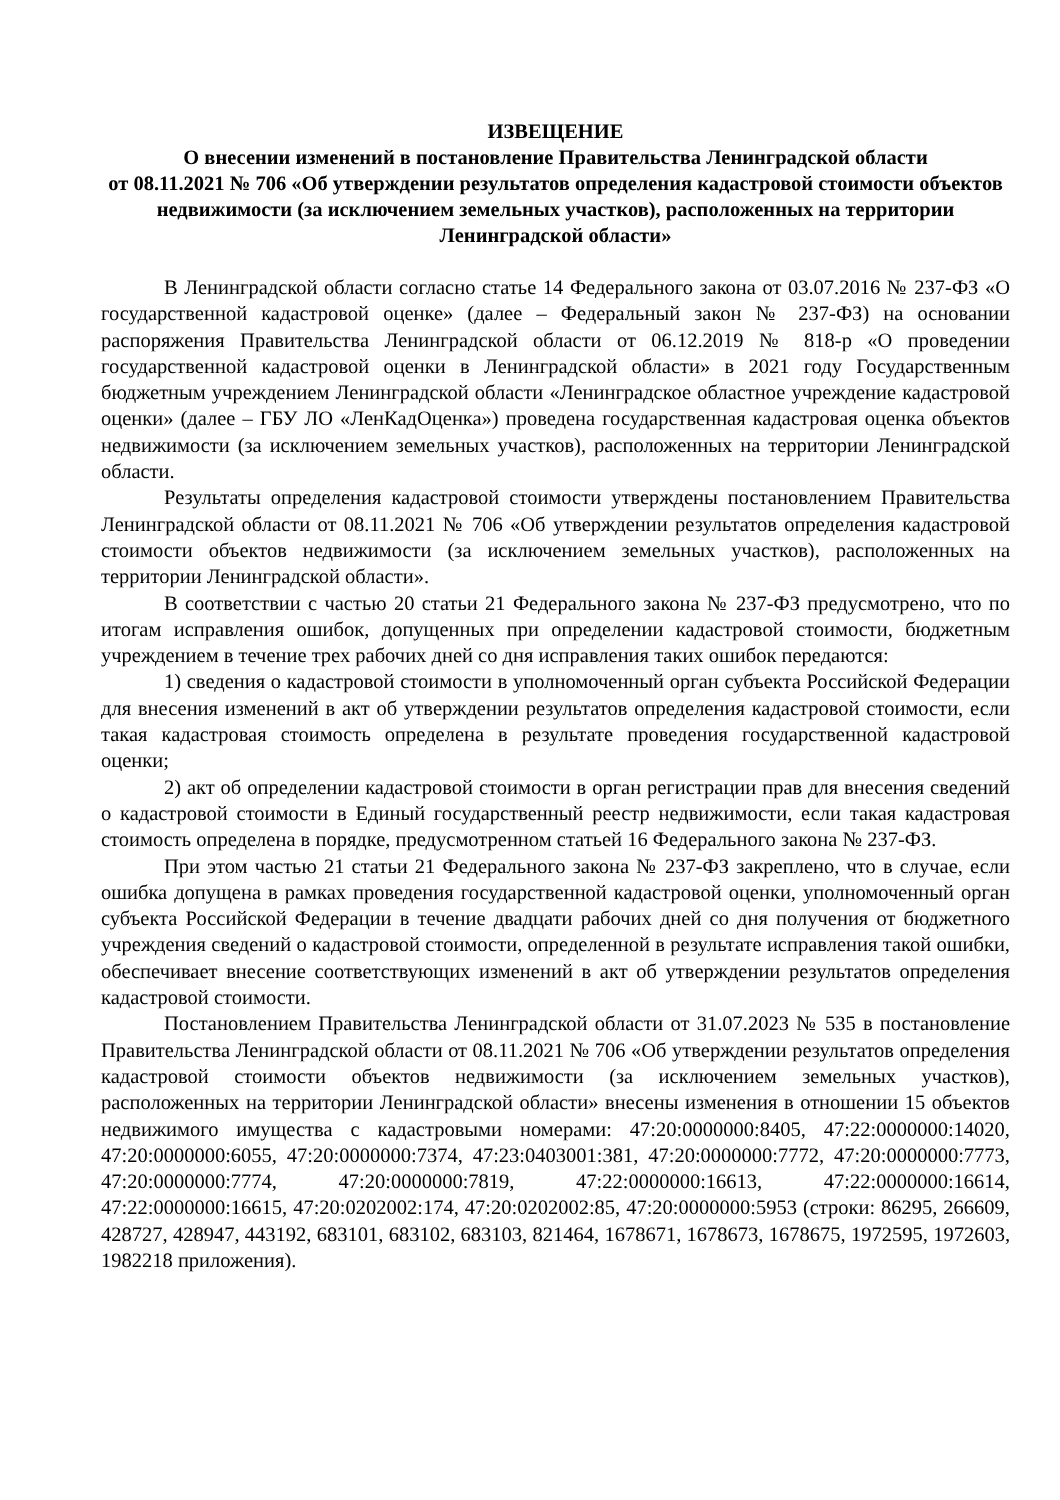ИЗВЕЩЕНИЕ
О внесении изменений в постановление Правительства Ленинградской области
от 08.11.2021 № 706 «Об утверждении результатов определения кадастровой стоимости объектов недвижимости (за исключением земельных участков), расположенных на территории Ленинградской области»
В Ленинградской области согласно статье 14 Федерального закона от 03.07.2016 № 237-ФЗ «О государственной кадастровой оценке» (далее – Федеральный закон № 237-ФЗ) на основании распоряжения Правительства Ленинградской области от 06.12.2019 № 818-р «О проведении государственной кадастровой оценки в Ленинградской области» в 2021 году Государственным бюджетным учреждением Ленинградской области «Ленинградское областное учреждение кадастровой оценки» (далее – ГБУ ЛО «ЛенКадОценка») проведена государственная кадастровая оценка объектов недвижимости (за исключением земельных участков), расположенных на территории Ленинградской области.
Результаты определения кадастровой стоимости утверждены постановлением Правительства Ленинградской области от 08.11.2021 № 706 «Об утверждении результатов определения кадастровой стоимости объектов недвижимости (за исключением земельных участков), расположенных на территории Ленинградской области».
В соответствии с частью 20 статьи 21 Федерального закона № 237-ФЗ предусмотрено, что по итогам исправления ошибок, допущенных при определении кадастровой стоимости, бюджетным учреждением в течение трех рабочих дней со дня исправления таких ошибок передаются:
1) сведения о кадастровой стоимости в уполномоченный орган субъекта Российской Федерации для внесения изменений в акт об утверждении результатов определения кадастровой стоимости, если такая кадастровая стоимость определена в результате проведения государственной кадастровой оценки;
2) акт об определении кадастровой стоимости в орган регистрации прав для внесения сведений о кадастровой стоимости в Единый государственный реестр недвижимости, если такая кадастровая стоимость определена в порядке, предусмотренном статьей 16 Федерального закона № 237-ФЗ.
При этом частью 21 статьи 21 Федерального закона № 237-ФЗ закреплено, что в случае, если ошибка допущена в рамках проведения государственной кадастровой оценки, уполномоченный орган субъекта Российской Федерации в течение двадцати рабочих дней со дня получения от бюджетного учреждения сведений о кадастровой стоимости, определенной в результате исправления такой ошибки, обеспечивает внесение соответствующих изменений в акт об утверждении результатов определения кадастровой стоимости.
Постановлением Правительства Ленинградской области от 31.07.2023 № 535 в постановление Правительства Ленинградской области от 08.11.2021 № 706 «Об утверждении результатов определения кадастровой стоимости объектов недвижимости (за исключением земельных участков), расположенных на территории Ленинградской области» внесены изменения в отношении 15 объектов недвижимого имущества с кадастровыми номерами: 47:20:0000000:8405, 47:22:0000000:14020, 47:20:0000000:6055, 47:20:0000000:7374, 47:23:0403001:381, 47:20:0000000:7772, 47:20:0000000:7773, 47:20:0000000:7774, 47:20:0000000:7819, 47:22:0000000:16613, 47:22:0000000:16614, 47:22:0000000:16615, 47:20:0202002:174, 47:20:0202002:85, 47:20:0000000:5953 (строки: 86295, 266609, 428727, 428947, 443192, 683101, 683102, 683103, 821464, 1678671, 1678673, 1678675, 1972595, 1972603, 1982218 приложения).